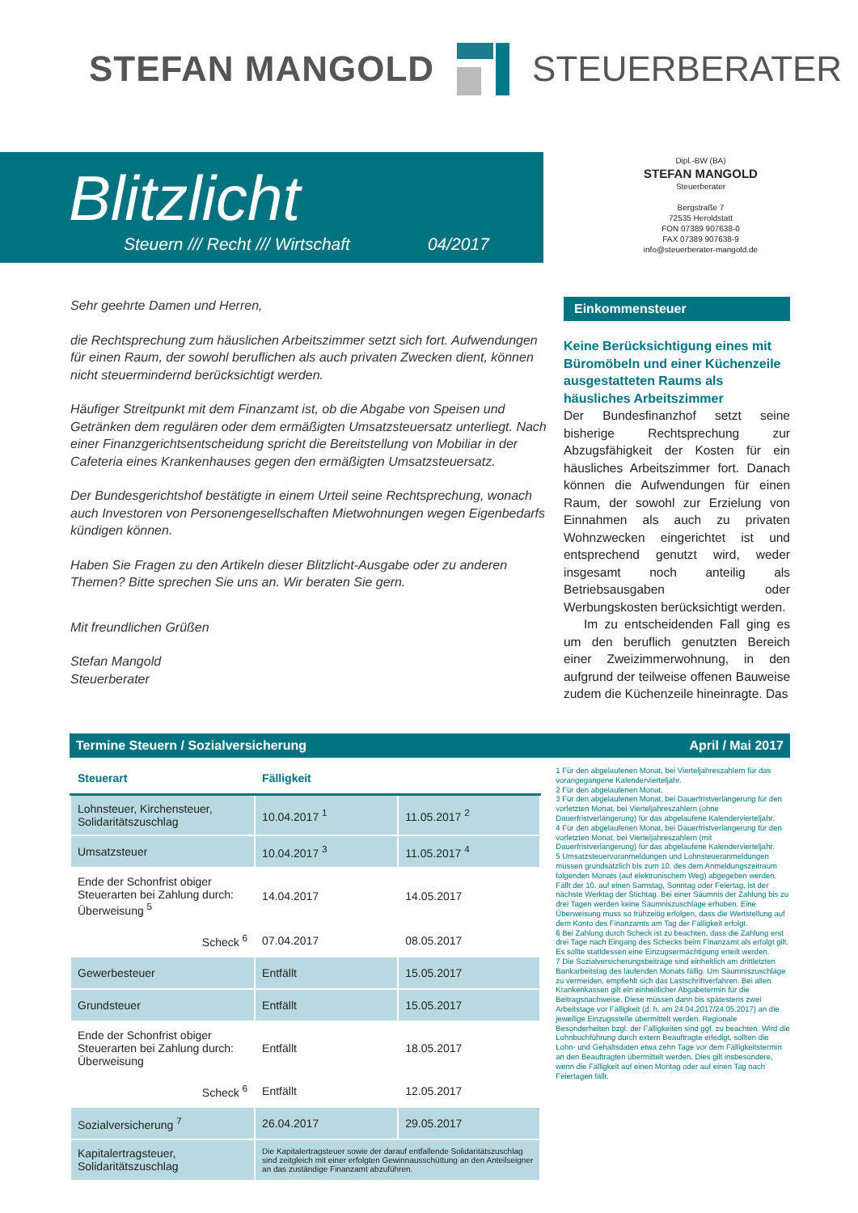STEFAN MANGOLD STEUERBERATER
Blitzlicht
Steuern /// Recht /// Wirtschaft 04/2017
Dipl.-BW (BA)
STEFAN MANGOLD
Steuerberater
Bergstraße 7
72535 Heroldstatt
FON 07389 907638-0
FAX 07389 907638-9
info@steuerberater-mangold.de
Sehr geehrte Damen und Herren,
die Rechtsprechung zum häuslichen Arbeitszimmer setzt sich fort. Aufwendungen für einen Raum, der sowohl beruflichen als auch privaten Zwecken dient, können nicht steuermindernd berücksichtigt werden.
Häufiger Streitpunkt mit dem Finanzamt ist, ob die Abgabe von Speisen und Getränken dem regulären oder dem ermäßigten Umsatzsteuersatz unterliegt. Nach einer Finanzgerichtsentscheidung spricht die Bereitstellung von Mobiliar in der Cafeteria eines Krankenhauses gegen den ermäßigten Umsatzsteuersatz.
Der Bundesgerichtshof bestätigte in einem Urteil seine Rechtsprechung, wonach auch Investoren von Personengesellschaften Mietwohnungen wegen Eigenbedarfs kündigen können.
Haben Sie Fragen zu den Artikeln dieser Blitzlicht-Ausgabe oder zu anderen Themen? Bitte sprechen Sie uns an. Wir beraten Sie gern.
Mit freundlichen Grüßen
Stefan Mangold
Steuerberater
Einkommensteuer
Keine Berücksichtigung eines mit Büromöbeln und einer Küchenzeile ausgestatteten Raums als häusliches Arbeitszimmer
Der Bundesfinanzhof setzt seine bisherige Rechtsprechung zur Abzugsfähigkeit der Kosten für ein häusliches Arbeitszimmer fort. Danach können die Aufwendungen für einen Raum, der sowohl zur Erzielung von Einnahmen als auch zu privaten Wohnzwecken eingerichtet ist und entsprechend genutzt wird, weder insgesamt noch anteilig als Betriebsausgaben oder Werbungskosten berücksichtigt werden.
Im zu entscheidenden Fall ging es um den beruflich genutzten Bereich einer Zweizimmerwohnung, in den aufgrund der teilweise offenen Bauweise zudem die Küchenzeile hineinragte. Das
Termine Steuern / Sozialversicherung April / Mai 2017
| Steuerart | Fälligkeit | |
| --- | --- | --- |
| Lohnsteuer, Kirchensteuer, Solidaritätszuschlag | 10.04.2017 <sup>1</sup> | 11.05.2017 <sup>2</sup> |
| Umsatzsteuer | 10.04.2017 <sup>3</sup> | 11.05.2017 <sup>4</sup> |
| Ende der Schonfrist obiger Steuerarten bei Zahlung durch: Überweisung <sup>5</sup> | 14.04.2017 | 14.05.2017 |
| Scheck <sup>6</sup> | 07.04.2017 | 08.05.2017 |
| Gewerbesteuer | Entfällt | 15.05.2017 |
| Grundsteuer | Entfällt | 15.05.2017 |
| Ende der Schonfrist obiger Steuerarten bei Zahlung durch: Überweisung | Entfällt | 18.05.2017 |
| Scheck <sup>6</sup> | Entfällt | 12.05.2017 |
| Sozialversicherung <sup>7</sup> | 26.04.2017 | 29.05.2017 |
| Kapitalertragsteuer, Solidaritätszuschlag | Die Kapitalertragsteuer sowie der darauf entfallende Solidaritätszuschlag sind zeitgleich mit einer erfolgten Gewinnausschüttung an den Anteilseigner an das zuständige Finanzamt abzuführen. | |
1 Für den abgelaufenen Monat, bei Vierteljahreszahlern für das vorangegangene Kalendervierteljahr.
2 Für den abgelaufenen Monat.
3 Für den abgelaufenen Monat, bei Dauerfristverlängerung für den vorletzten Monat, bei Vierteljahreszahlern (ohne Dauerfristverlängerung) für das abgelaufene Kalendervierteljahr.
4 Für den abgelaufenen Monat, bei Dauerfristverlängerung für den vorletzten Monat, bei Vierteljahreszahlern (mit Dauerfristverlängerung) für das abgelaufene Kalendervierteljahr.
5 Umsatzsteuervoranmeldungen und Lohnsteueranmeldungen müssen grundsätzlich bis zum 10. des dem Anmeldungszeitraum folgenden Monats (auf elektronischem Weg) abgegeben werden. Fällt der 10. auf einen Samstag, Sonntag oder Feiertag, ist der nächste Werktag der Stichtag. Bei einer Säumnis der Zahlung bis zu drei Tagen werden keine Säumniszuschläge erhoben. Eine Überweisung muss so frühzeitig erfolgen, dass die Wertstellung auf dem Konto des Finanzamts am Tag der Fälligkeit erfolgt.
6 Bei Zahlung durch Scheck ist zu beachten, dass die Zahlung erst drei Tage nach Eingang des Schecks beim Finanzamt als erfolgt gilt. Es sollte stattdessen eine Einzugsermächtigung erteilt werden.
7 Die Sozialversicherungsbeiträge sind einheitlich am drittletzten Bankarbeitstag des laufenden Monats fällig. Um Säumniszuschläge zu vermeiden, empfiehlt sich das Lastschriftverfahren. Bei allen Krankenkassen gilt ein einheitlicher Abgabetermin für die Beitragsnachweise. Diese müssen dann bis spätestens zwei Arbeitstage vor Fälligkeit (d. h. am 24.04.2017/24.05.2017) an die jeweilige Einzugsstelle übermittelt werden. Regionale Besonderheiten bzgl. der Fälligkeiten sind ggf. zu beachten. Wird die Lohnbuchführung durch extern Beauftragte erledigt, sollten die Lohn- und Gehaltsdaten etwa zehn Tage vor dem Fälligkeitstermin an den Beauftragten übermittelt werden. Dies gilt insbesondere, wenn die Fälligkeit auf einen Montag oder auf einen Tag nach Feiertagen fällt.